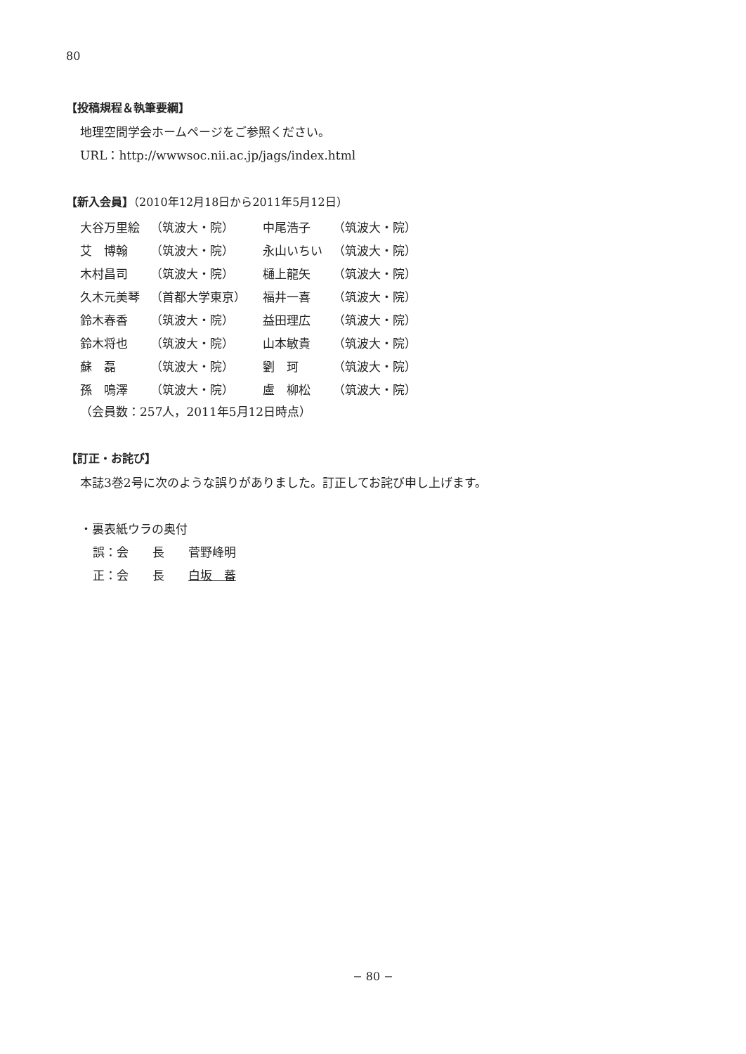80
【投稿規程＆執筆要綱】
地理空間学会ホームページをご参照ください。
URL：http://wwwsoc.nii.ac.jp/jags/index.html
【新入会員】（2010年12月18日から2011年5月12日）
| 大谷万里絵 | （筑波大・院） | 中尾浩子 | （筑波大・院） |
| 艾 博翰 | （筑波大・院） | 永山いちい | （筑波大・院） |
| 木村昌司 | （筑波大・院） | 樋上龍矢 | （筑波大・院） |
| 久木元美琴 | （首都大学東京） | 福井一喜 | （筑波大・院） |
| 鈴木春香 | （筑波大・院） | 益田理広 | （筑波大・院） |
| 鈴木将也 | （筑波大・院） | 山本敏貴 | （筑波大・院） |
| 蘇 磊 | （筑波大・院） | 劉 珂 | （筑波大・院） |
| 孫 鳴澤 | （筑波大・院） | 盧 柳松 | （筑波大・院） |
（会員数：257人，2011年5月12日時点）
【訂正・お詫び】
本誌3巻2号に次のような誤りがありました。訂正してお詫び申し上げます。
・裏表紙ウラの奥付
誤：会　　長　　菅野峰明
正：会　　長　　白坂　蕃
− 80 −